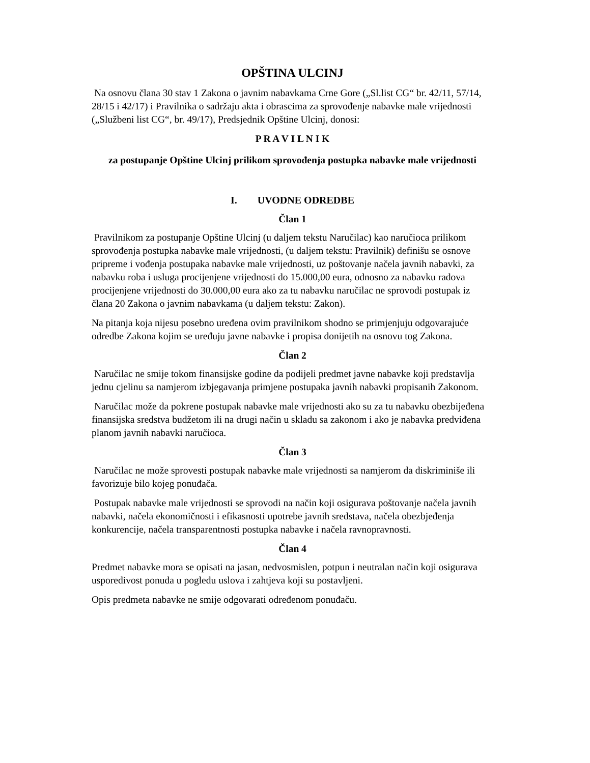OPŠTINA ULCINJ
Na osnovu člana 30 stav 1 Zakona o javnim nabavkama Crne Gore („Sl.list CG“ br. 42/11, 57/14, 28/15 i 42/17) i Pravilnika o sadržaju akta i obrascima za sprovođenje nabavke male vrijednosti („Službeni list CG“, br. 49/17), Predsjednik Opštine Ulcinj, donosi:
P R A V I L N I K
za postupanje Opštine Ulcinj prilikom sprovođenja postupka nabavke male vrijednosti
I. UVODNE ODREDBE
Član 1
Pravilnikom za postupanje Opštine Ulcinj (u daljem tekstu Naručilac) kao naručioca prilikom sprovođenja postupka nabavke male vrijednosti, (u daljem tekstu: Pravilnik) definišu se osnove pripreme i vođenja postupaka nabavke male vrijednosti, uz poštovanje načela javnih nabavki, za nabavku roba i usluga procijenjene vrijednosti do 15.000,00 eura, odnosno za nabavku radova procijenjene vrijednosti do 30.000,00 eura ako za tu nabavku naručilac ne sprovodi postupak iz člana 20 Zakona o javnim nabavkama (u daljem tekstu: Zakon).
Na pitanja koja nijesu posebno uređena ovim pravilnikom shodno se primjenjuju odgovarajuće odredbe Zakona kojim se uređuju javne nabavke i propisa donijetih na osnovu tog Zakona.
Član 2
Naručilac ne smije tokom finansijske godine da podijeli predmet javne nabavke koji predstavlja jednu cjelinu sa namjerom izbjegavanja primjene postupaka javnih nabavki propisanih Zakonom.
Naručilac može da pokrene postupak nabavke male vrijednosti ako su za tu nabavku obezbijeđena finansijska sredstva budžetom ili na drugi način u skladu sa zakonom i ako je nabavka predviđena planom javnih nabavki naručioca.
Član 3
Naručilac ne može sprovesti postupak nabavke male vrijednosti sa namjerom da diskriminiše ili favorizuje bilo kojeg ponuđača.
Postupak nabavke male vrijednosti se sprovodi na način koji osigurava poštovanje načela javnih nabavki, načela ekonomičnosti i efikasnosti upotrebe javnih sredstava, načela obezbjeđenja konkurencije, načela transparentnosti postupka nabavke i načela ravnopravnosti.
Član 4
Predmet nabavke mora se opisati na jasan, nedvosmislen, potpun i neutralan način koji osigurava usporedivost ponuda u pogledu uslova i zahtjeva koji su postavljeni.
Opis predmeta nabavke ne smije odgovarati određenom ponuđaču.